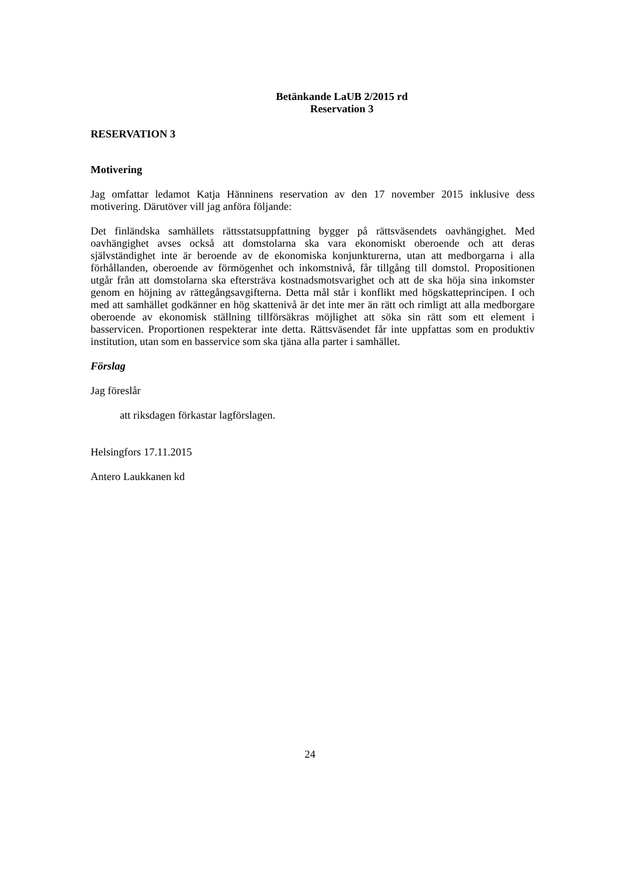Betänkande LaUB 2/2015 rd
Reservation 3
RESERVATION 3
Motivering
Jag omfattar ledamot Katja Hänninens reservation av den 17 november 2015 inklusive dess motivering. Därutöver vill jag anföra följande:
Det finländska samhällets rättsstatsuppfattning bygger på rättsväsendets oavhängighet. Med oavhängighet avses också att domstolarna ska vara ekonomiskt oberoende och att deras självständighet inte är beroende av de ekonomiska konjunkturerna, utan att medborgarna i alla förhållanden, oberoende av förmögenhet och inkomstnivå, får tillgång till domstol. Propositionen utgår från att domstolarna ska eftersträva kostnadsmotsvarighet och att de ska höja sina inkomster genom en höjning av rättegångsavgifterna. Detta mål står i konflikt med högskatteprincipen. I och med att samhället godkänner en hög skattenivå är det inte mer än rätt och rimligt att alla medborgare oberoende av ekonomisk ställning tillförsäkras möjlighet att söka sin rätt som ett element i basservicen. Proportionen respekterar inte detta. Rättsväsendet får inte uppfattas som en produktiv institution, utan som en basservice som ska tjäna alla parter i samhället.
Förslag
Jag föreslår
att riksdagen förkastar lagförslagen.
Helsingfors 17.11.2015
Antero Laukkanen kd
24